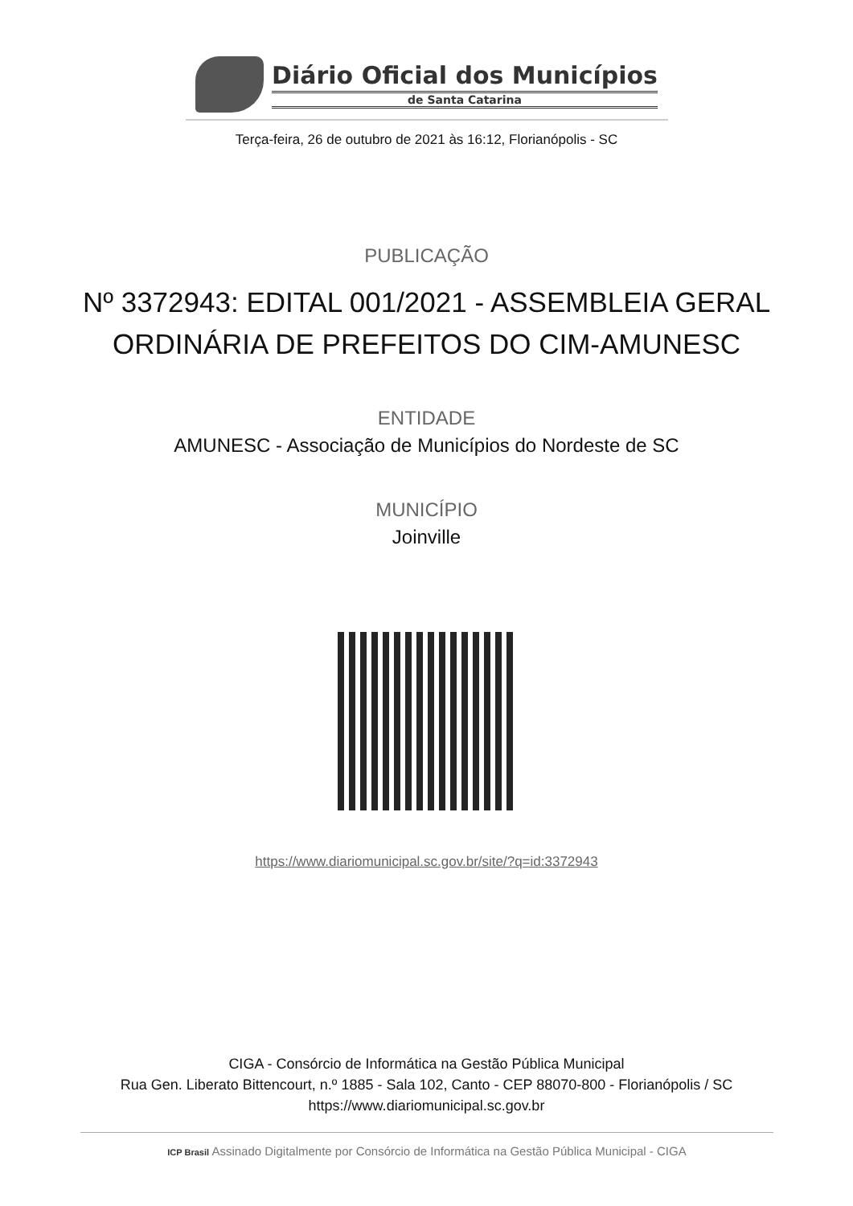Diário Oficial dos Municípios
de Santa Catarina
Terça-feira, 26 de outubro de 2021 às 16:12, Florianópolis - SC
PUBLICAÇÃO
Nº 3372943: EDITAL 001/2021 - ASSEMBLEIA GERAL ORDINÁRIA DE PREFEITOS DO CIM-AMUNESC
ENTIDADE
AMUNESC - Associação de Municípios do Nordeste de SC
MUNICÍPIO
Joinville
https://www.diariomunicipal.sc.gov.br/site/?q=id:3372943
CIGA - Consórcio de Informática na Gestão Pública Municipal
Rua Gen. Liberato Bittencourt, n.º 1885 - Sala 102, Canto - CEP 88070-800 - Florianópolis / SC
https://www.diariomunicipal.sc.gov.br
ICP Brasil Assinado Digitalmente por Consórcio de Informática na Gestão Pública Municipal - CIGA